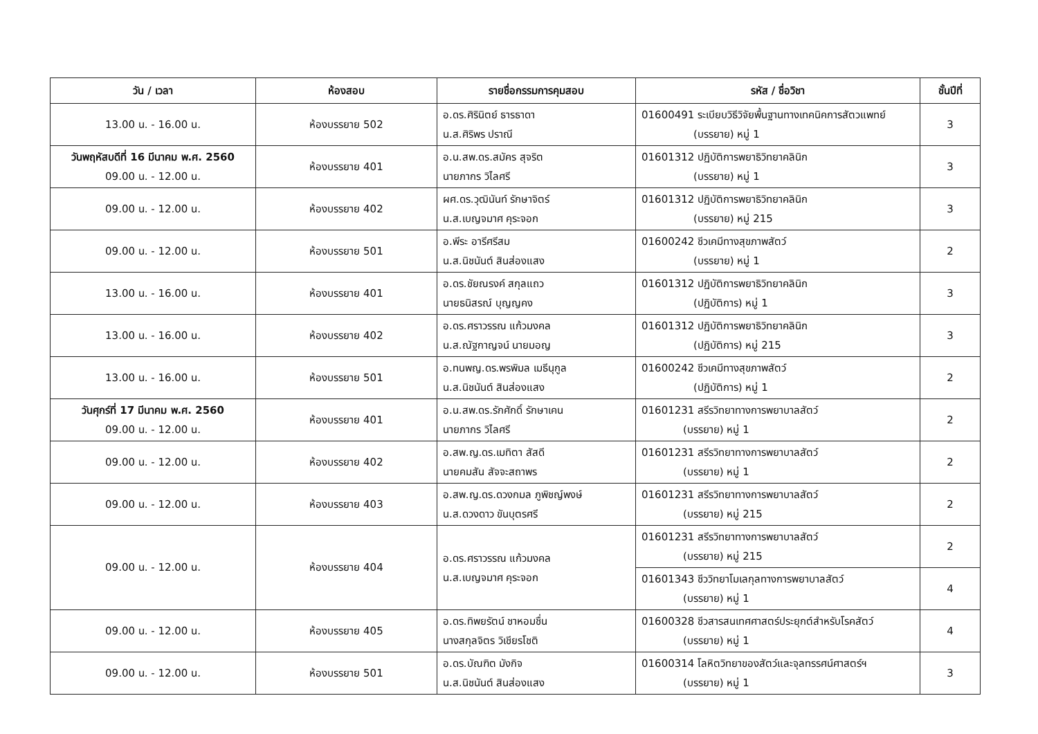| วัน / เวลา | ห้องสอบ | รายชื่อกรรมการคุมสอบ | รหัส / ชื่อวิชา | ชั้นปีที่ |
| --- | --- | --- | --- | --- |
| 13.00 น. - 16.00 น. | ห้องบรรยาย 502 | อ.ดร.ศิรินิตย์ ธารธาดา น.ส.ศิริพร ปราณี | 01600491 ระเบียบวิธีวิจัยพื้นฐานทางเทคนิคการสัตวแพทย์ (บรรยาย) หมู่ 1 | 3 |
| วันพฤหัสบดีที่ 16 มีนาคม พ.ศ. 2560 09.00 น. - 12.00 น. | ห้องบรรยาย 401 | อ.น.สพ.ดร.สมัคร สุจริต นายภากร วิไลศรี | 01601312 ปฏิบัติการพยาธิวิทยาคลินิก (บรรยาย) หมู่ 1 | 3 |
| 09.00 น. - 12.00 น. | ห้องบรรยาย 402 | ผศ.ดร.วุฒินันท์ รักษาจิตร์ น.ส.เบญจมาศ คุระจอก | 01601312 ปฏิบัติการพยาธิวิทยาคลินิก (บรรยาย) หมู่ 215 | 3 |
| 09.00 น. - 12.00 น. | ห้องบรรยาย 501 | อ.พีระ อารีศรีสม น.ส.นิชนันต์ สินส่องแสง | 01600242 ชีวเคมีทางสุขภาพสัตว์ (บรรยาย) หมู่ 1 | 2 |
| 13.00 น. - 16.00 น. | ห้องบรรยาย 401 | อ.ดร.ชัยณรงค์ สกุลแถว นายธนิสรณ์ บุญญคง | 01601312 ปฏิบัติการพยาธิวิทยาคลินิก (ปฏิบัติการ) หมู่ 1 | 3 |
| 13.00 น. - 16.00 น. | ห้องบรรยาย 402 | อ.ดร.ศราวรรณ แก้วมงคล น.ส.ณัฐกาญจน์ นายมอญ | 01601312 ปฏิบัติการพยาธิวิทยาคลินิก (ปฏิบัติการ) หมู่ 215 | 3 |
| 13.00 น. - 16.00 น. | ห้องบรรยาย 501 | อ.ทนพญ.ดร.พรพิมล เมธีนุกูล น.ส.นิชนันต์ สินส่องแสง | 01600242 ชีวเคมีทางสุขภาพสัตว์ (ปฏิบัติการ) หมู่ 1 | 2 |
| วันศุกร์ที่ 17 มีนาคม พ.ศ. 2560 09.00 น. - 12.00 น. | ห้องบรรยาย 401 | อ.น.สพ.ดร.รักศักดิ์ รักษาเคน นายภากร วิไลศรี | 01601231 สรีรวิทยาทางการพยาบาลสัตว์ (บรรยาย) หมู่ 1 | 2 |
| 09.00 น. - 12.00 น. | ห้องบรรยาย 402 | อ.สพ.ญ.ดร.เมทิตา สัสดี นายคมสัน สัจจะสถาพร | 01601231 สรีรวิทยาทางการพยาบาลสัตว์ (บรรยาย) หมู่ 1 | 2 |
| 09.00 น. - 12.00 น. | ห้องบรรยาย 403 | อ.สพ.ญ.ดร.ดวงกมล ภูพิชญ์พงษ์ น.ส.ดวงดาว ขันบุตรศรี | 01601231 สรีรวิทยาทางการพยาบาลสัตว์ (บรรยาย) หมู่ 215 | 2 |
| 09.00 น. - 12.00 น. | ห้องบรรยาย 404 | อ.ดร.ศราวรรณ แก้วมงคล น.ส.เบญจมาศ คุระจอก | 01601231 สรีรวิทยาทางการพยาบาลสัตว์ (บรรยาย) หมู่ 215 | 2 |
| | | | 01601343 ชีววิทยาโมเลกุลทางการพยาบาลสัตว์ (บรรยาย) หมู่ 1 | 4 |
| 09.00 น. - 12.00 น. | ห้องบรรยาย 405 | อ.ดร.ทิพยรัตน์ ชาหอมชื่น นางสกุลจิตร วิเชียรโชติ | 01600328 ชีวสารสนเทศศาสตร์ประยุกต์สำหรับโรคสัตว์ (บรรยาย) หมู่ 1 | 4 |
| 09.00 น. - 12.00 น. | ห้องบรรยาย 501 | อ.ดร.บัณฑิต มังกิจ น.ส.นิชนันต์ สินส่องแสง | 01600314 โลหิตวิทยาของสัตว์และจุลทรรศน์ศาสตร์ฯ (บรรยาย) หมู่ 1 | 3 |